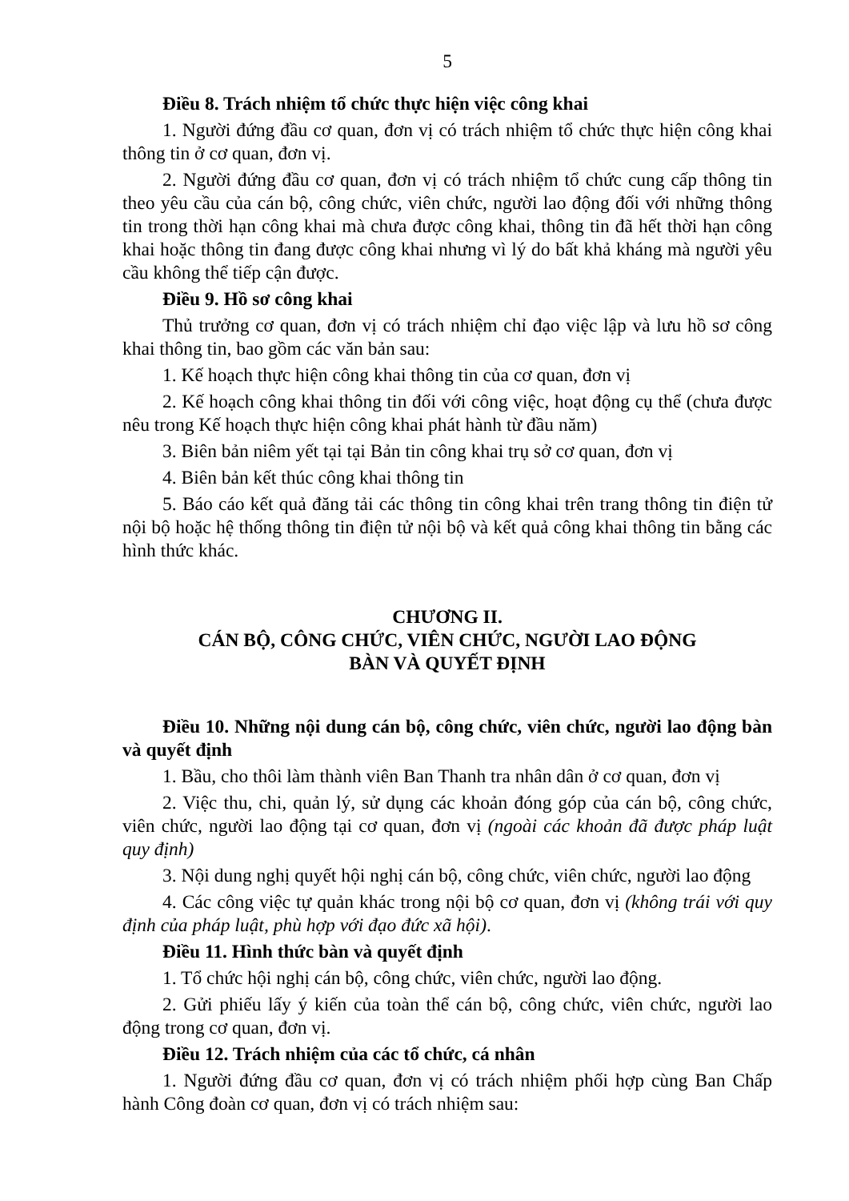5
Điều 8. Trách nhiệm tổ chức thực hiện việc công khai
1. Người đứng đầu cơ quan, đơn vị có trách nhiệm tổ chức thực hiện công khai thông tin ở cơ quan, đơn vị.
2. Người đứng đầu cơ quan, đơn vị có trách nhiệm tổ chức cung cấp thông tin theo yêu cầu của cán bộ, công chức, viên chức, người lao động đối với những thông tin trong thời hạn công khai mà chưa được công khai, thông tin đã hết thời hạn công khai hoặc thông tin đang được công khai nhưng vì lý do bất khả kháng mà người yêu cầu không thể tiếp cận được.
Điều 9. Hồ sơ công khai
Thủ trưởng cơ quan, đơn vị có trách nhiệm chỉ đạo việc lập và lưu hồ sơ công khai thông tin, bao gồm các văn bản sau:
1. Kế hoạch thực hiện công khai thông tin của cơ quan, đơn vị
2. Kế hoạch công khai thông tin đối với công việc, hoạt động cụ thể (chưa được nêu trong Kế hoạch thực hiện công khai phát hành từ đầu năm)
3. Biên bản niêm yết tại tại Bản tin công khai trụ sở cơ quan, đơn vị
4. Biên bản kết thúc công khai thông tin
5. Báo cáo kết quả đăng tải các thông tin công khai trên trang thông tin điện tử nội bộ hoặc hệ thống thông tin điện tử nội bộ và kết quả công khai thông tin bằng các hình thức khác.
CHƯƠNG II.
CÁN BỘ, CÔNG CHỨC, VIÊN CHỨC, NGƯỜI LAO ĐỘNG
BÀN VÀ QUYẾT ĐỊNH
Điều 10. Những nội dung cán bộ, công chức, viên chức, người lao động bàn và quyết định
1. Bầu, cho thôi làm thành viên Ban Thanh tra nhân dân ở cơ quan, đơn vị
2. Việc thu, chi, quản lý, sử dụng các khoản đóng góp của cán bộ, công chức, viên chức, người lao động tại cơ quan, đơn vị (ngoài các khoản đã được pháp luật quy định)
3. Nội dung nghị quyết hội nghị cán bộ, công chức, viên chức, người lao động
4. Các công việc tự quản khác trong nội bộ cơ quan, đơn vị (không trái với quy định của pháp luật, phù hợp với đạo đức xã hội).
Điều 11. Hình thức bàn và quyết định
1. Tổ chức hội nghị cán bộ, công chức, viên chức, người lao động.
2. Gửi phiếu lấy ý kiến của toàn thể cán bộ, công chức, viên chức, người lao động trong cơ quan, đơn vị.
Điều 12. Trách nhiệm của các tổ chức, cá nhân
1. Người đứng đầu cơ quan, đơn vị có trách nhiệm phối hợp cùng Ban Chấp hành Công đoàn cơ quan, đơn vị có trách nhiệm sau: